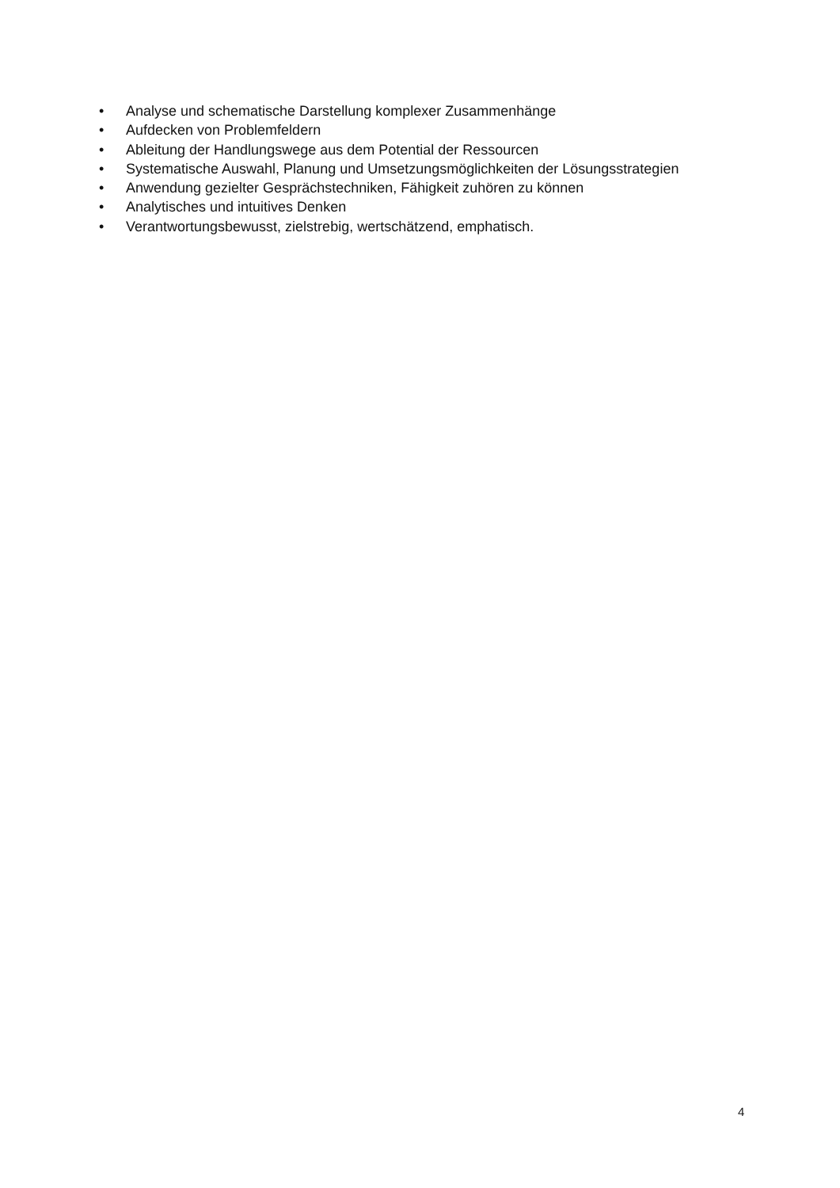• Analyse und schematische Darstellung komplexer Zusammenhänge
• Aufdecken von Problemfeldern
• Ableitung der Handlungswege aus dem Potential der Ressourcen
• Systematische Auswahl, Planung und Umsetzungsmöglichkeiten der Lösungsstrategien
• Anwendung gezielter Gesprächstechniken, Fähigkeit zuhören zu können
• Analytisches und intuitives Denken
• Verantwortungsbewusst, zielstrebig, wertschätzend, emphatisch.
4